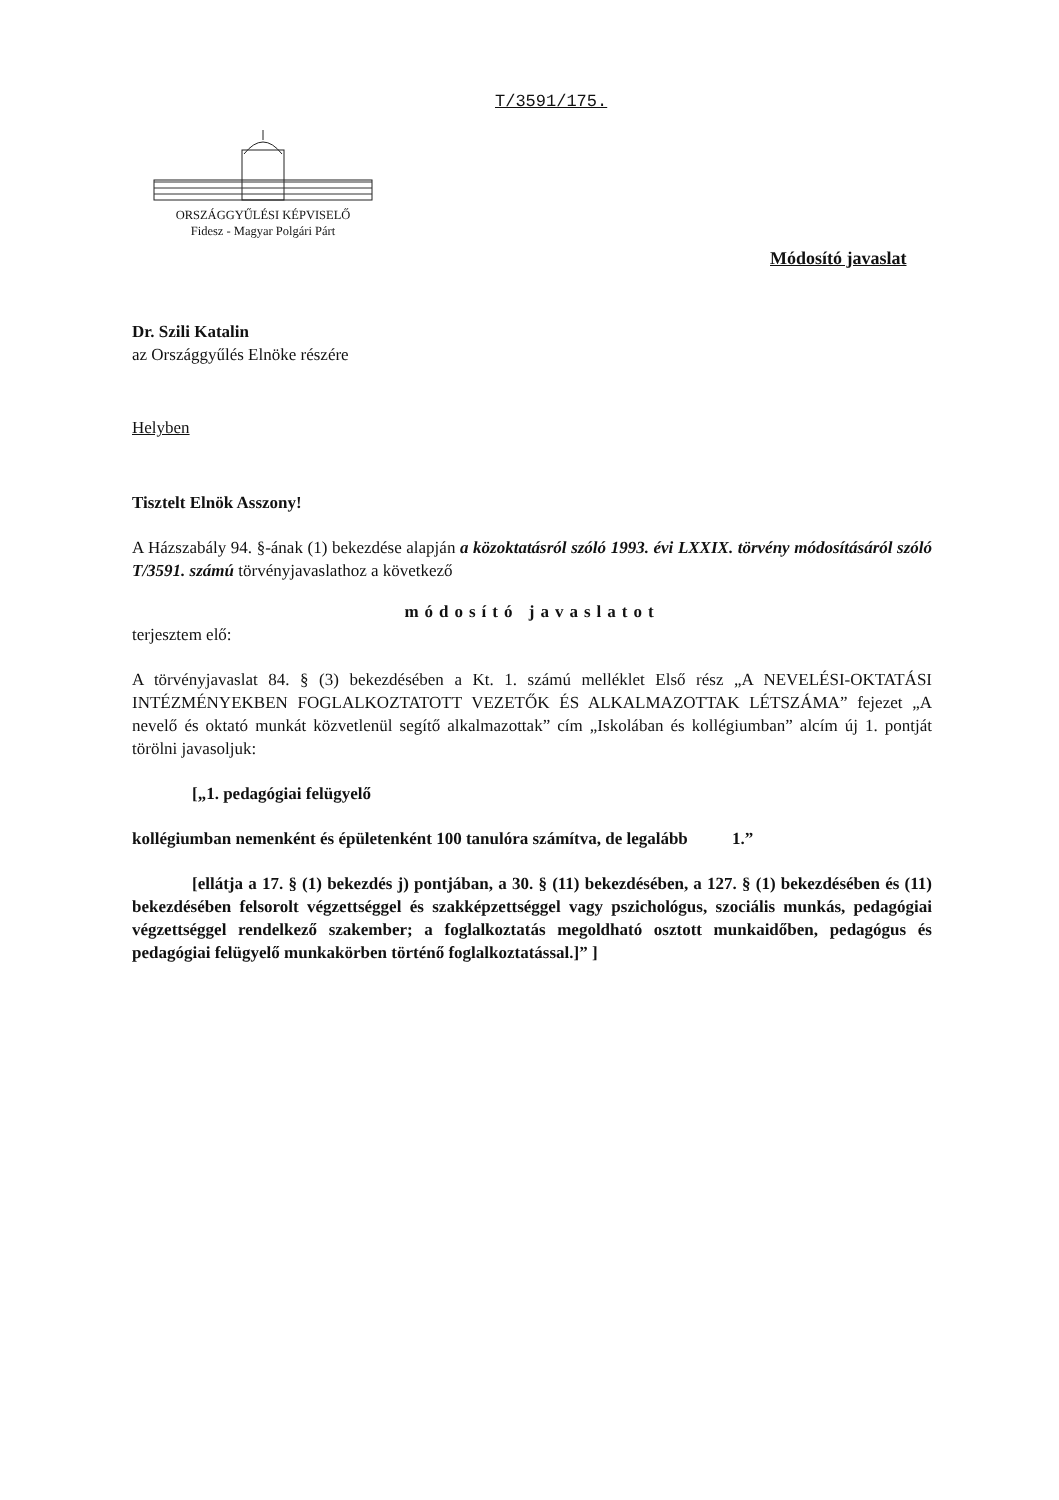T/3591/175.
ORSZÁGGYŰLÉSI KÉPVISELŐ
Fidesz - Magyar Polgári Párt
Módosító javaslat
Dr. Szili Katalin
az Országgyűlés Elnöke részére
Helyben
Tisztelt Elnök Asszony!
A Házszabály 94. §-ának (1) bekezdése alapján a közoktatásról szóló 1993. évi LXXIX. törvény módosításáról szóló T/3591. számú törvényjavaslathoz a következő
módosító javaslatot
terjesztem elő:
A törvényjavaslat 84. § (3) bekezdésében a Kt. 1. számú melléklet Első rész „A NEVELÉSI-OKTATÁSI INTÉZMÉNYEKBEN FOGLALKOZTATOTT VEZETŐK ÉS ALKALMAZOTTAK LÉTSZÁMA” fejezet „A nevelő és oktató munkát közvetlenül segítő alkalmazottak” cím „Iskolában és kollégiumban” alcím új 1. pontját törölni javasoljuk:
[„1. pedagógiai felügyelő
kollégiumban nemenként és épületenként 100 tanulóra számítva, de legalább 1.”
[ellátja a 17. § (1) bekezdés j) pontjában, a 30. § (11) bekezdésében, a 127. § (1) bekezdésében és (11) bekezdésében felsorolt végzettséggel és szakképzettséggel vagy pszichológus, szociális munkás, pedagógiai végzettséggel rendelkező szakember; a foglalkoztatás megoldható osztott munkaidőben, pedagógus és pedagógiai felügyelő munkakörben történő foglalkoztatással.]” ]